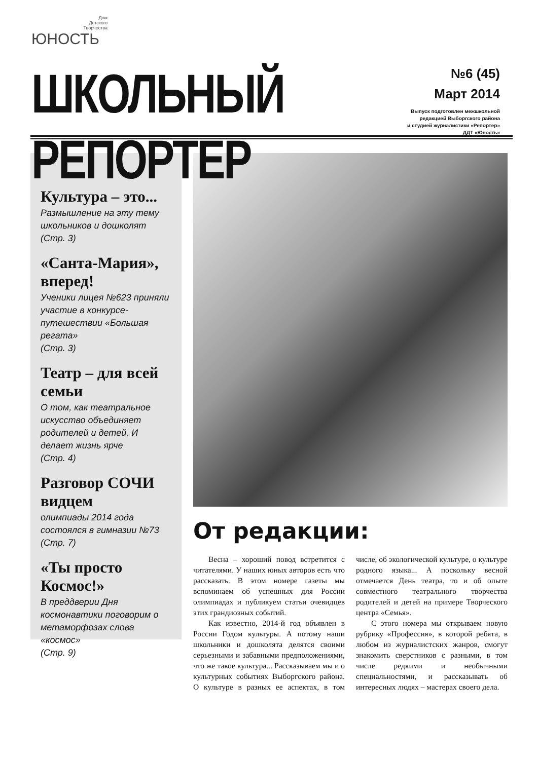Дом
Детского
Творчества
ЮНОСТЬ
ШКОЛЬНЫЙ РЕПОРТЕР
№6 (45)
Март 2014
Выпуск подготовлен межшкольной
редакцией Выборгского района
и студией журналистики «Репортер»
ДДТ «Юность»
Культура – это...
Размышление на эту тему школьников и дошколят
(Стр. 3)
«Санта-Мария», вперед!
Ученики лицея №623 приняли участие в конкурсе-путешествии «Большая регата»
(Стр. 3)
Театр – для всей семьи
О том, как театральное искусство объединяет родителей и детей. И делает жизнь ярче
(Стр. 4)
Разговор СОЧИ видцем
олимпиады 2014 года состоялся в гимназии №73
(Стр. 7)
«Ты просто Космос!»
В преддверии Дня космонавтики поговорим о метаморфозах слова «космос»
(Стр. 9)
От редакции:
Весна – хороший повод встретится с читателями. У наших юных авторов есть что рассказать. В этом номере газеты мы вспоминаем об успешных для России олимпиадах и публикуем статьи очевидцев этих грандиозных событий.
Как известно, 2014-й год объявлен в России Годом культуры. А потому наши школьники и дошколята делятся своими серьезными и забавными предположениями, что же такое культура... Рассказываем мы и о культурных событиях Выборгского района. О культуре в разных ее аспектах, в том числе, об экологической культуре, о культуре родного языка... А поскольку весной отмечается День театра, то и об опыте совместного театрального творчества родителей и детей на примере Творческого центра «Семья».
С этого номера мы открываем новую рубрику «Профессия», в которой ребята, в любом из журналистских жанров, смогут знакомить сверстников с разными, в том числе редкими и необычными специальностями, и рассказывать об интересных людях – мастерах своего дела.